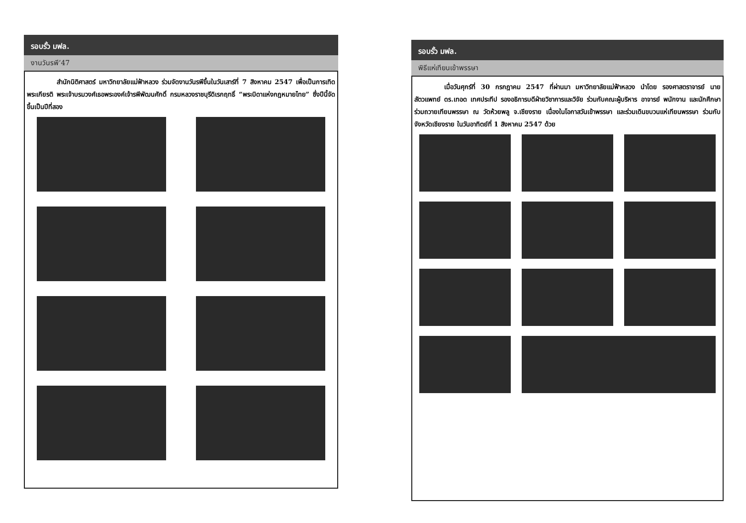รอบรั้ว มฟล.
งานวันรพี’47
สำนักนิติศาสตร์ มหาวิทยาลัยแม่ฟ้าหลวง ร่วมจัดงานวันรพีขึ้นในวันเสาร์ที่ 7 สิงหาคม 2547 เพื่อเป็นการเทิดพระเกียรติ พระเจ้าบรมวงศ์เธอพระองค์เจ้ารพีพัฒนศักดิ์ กรมหลวงราชบุรีดิเรกฤทธิ์ “พระบิดาแห่งกฎหมายไทย” ซึ่งปีนี้จัดขึ้นเป็นปีที่สอง
รอบรั้ว มฟล.
พิธีแห่เทียนเข้าพรรษา
เมื่อวันศุกร์ที่ 30 กรกฎาคม 2547 ที่ผ่านมา มหาวิทยาลัยแม่ฟ้าหลวง นำโดย รองศาสตราจารย์ นายสัตวแพทย์ ดร.เทอด เทศประทีป รองอธิการบดีฝ่ายวิชาการและวิจัย ร่วมกับคณะผู้บริหาร อาจารย์ พนักงาน และนักศึกษา ร่วมถวายเทียนพรรษา ณ วัดห้วยพลู จ.เชียงราย เนื่องในโอกาสวันเข้าพรรษา และร่วมเดินขบวนแห่เทียนพรรษา ร่วมกับจังหวัดเชียงราย ในวันอาทิตย์ที่ 1 สิงหาคม 2547 ด้วย